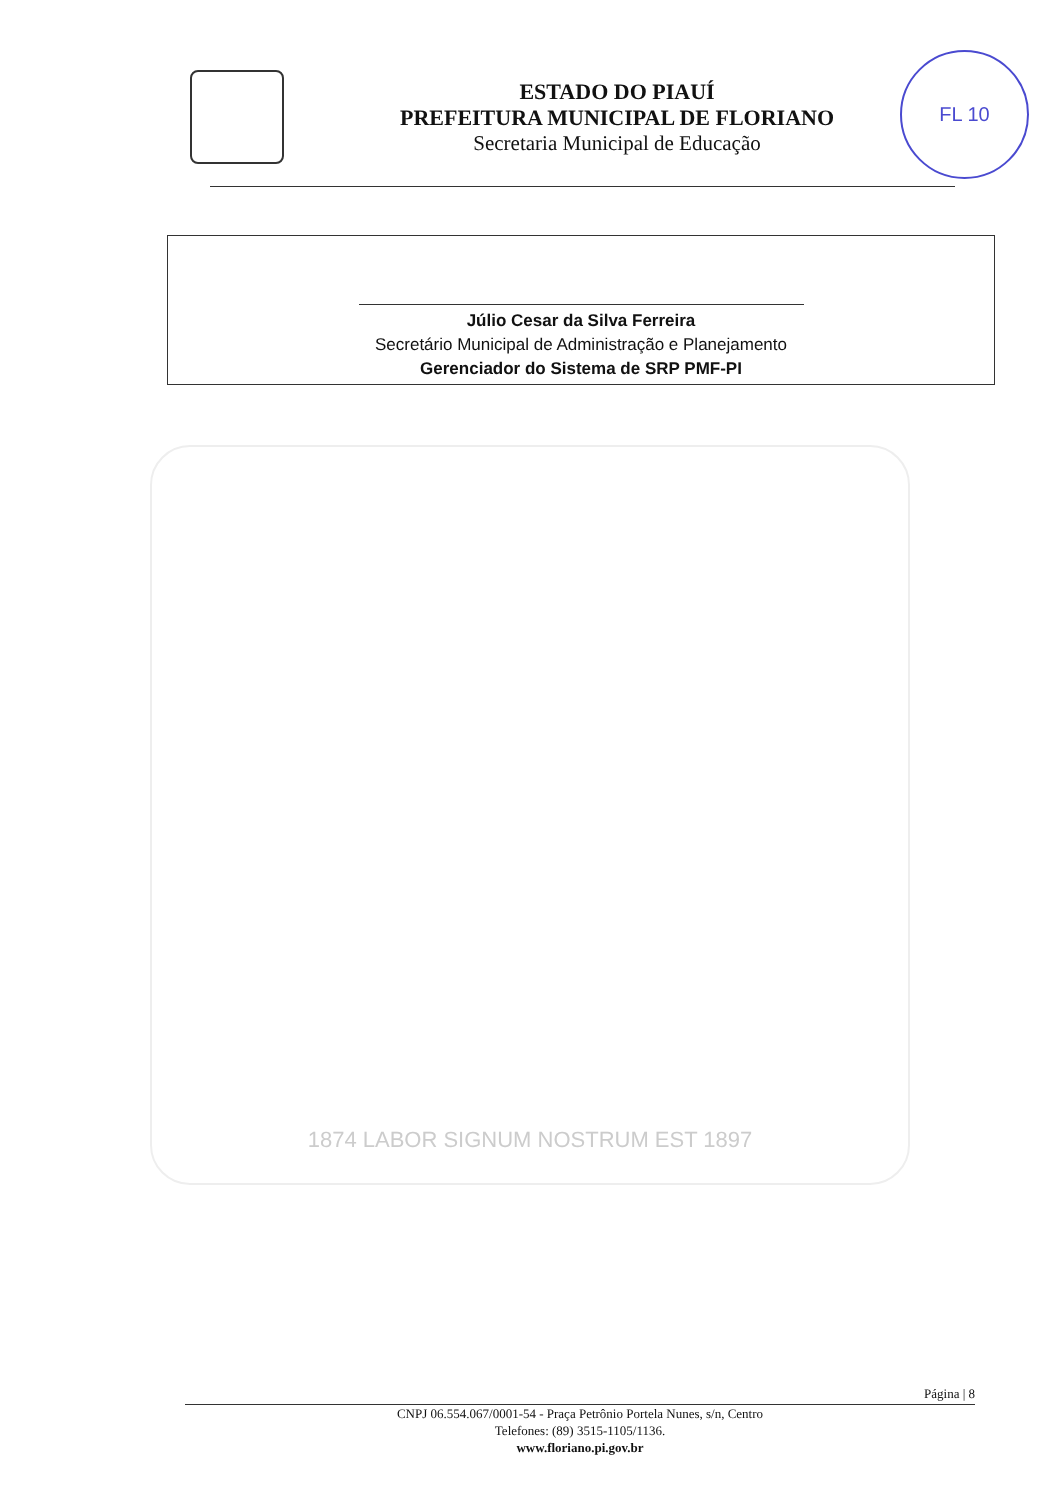ESTADO DO PIAUÍ
PREFEITURA MUNICIPAL DE FLORIANO
Secretaria Municipal de Educação
FL 10
Júlio Cesar da Silva Ferreira
Secretário Municipal de Administração e Planejamento
Gerenciador do Sistema de SRP PMF-PI
1874 LABOR SIGNUM NOSTRUM EST 1897
Página | 8
CNPJ 06.554.067/0001-54 - Praça Petrônio Portela Nunes, s/n, Centro
Telefones: (89) 3515-1105/1136.
www.floriano.pi.gov.br